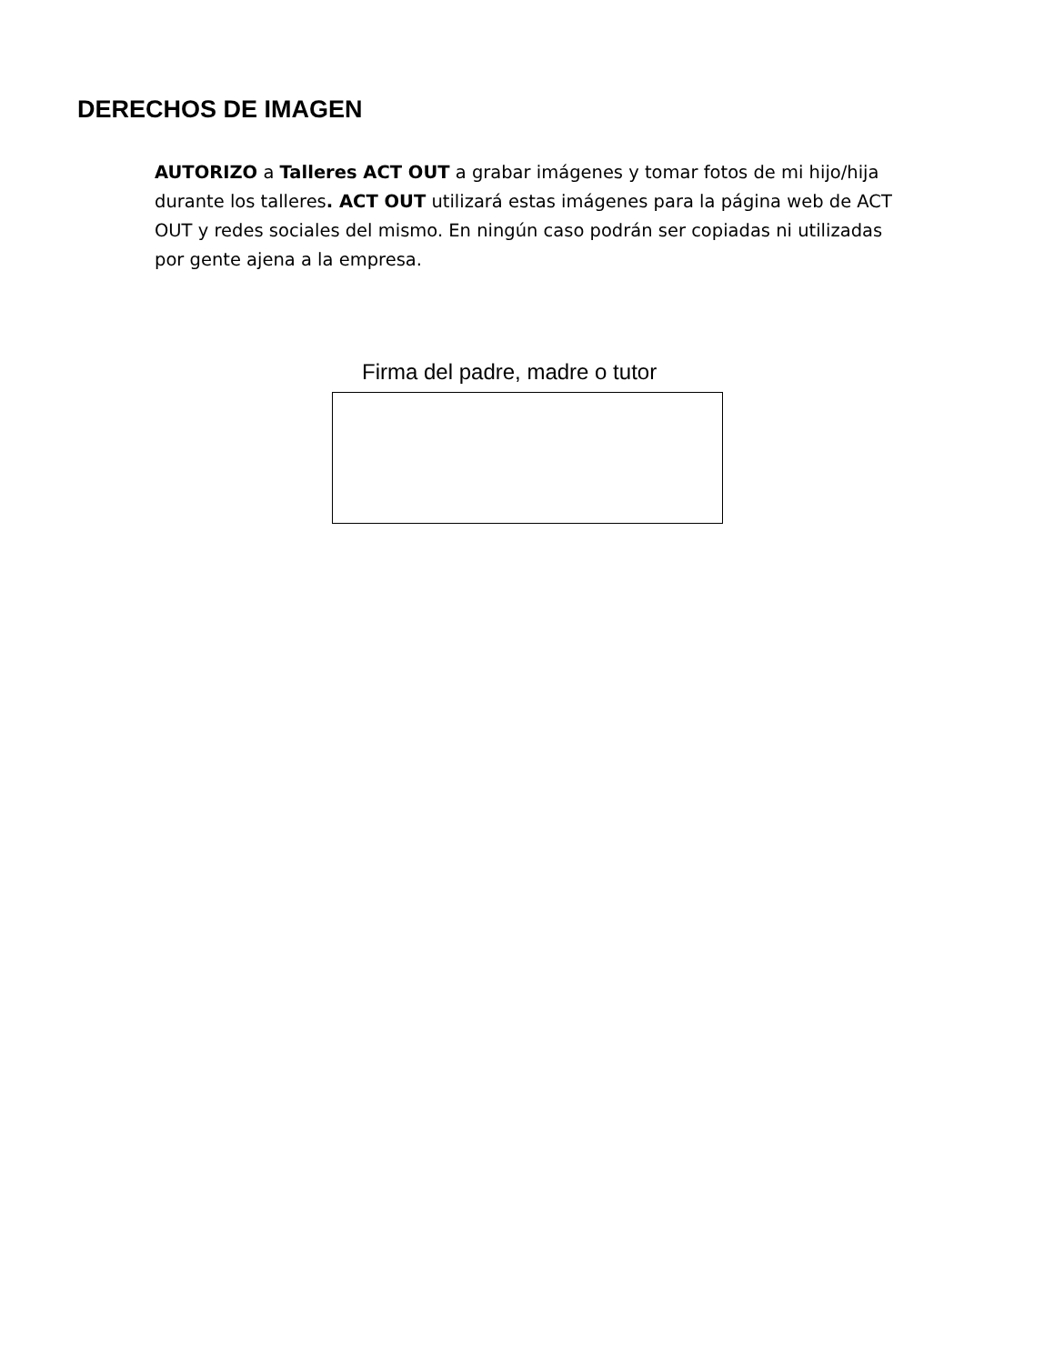DERECHOS DE IMAGEN
AUTORIZO a Talleres ACT OUT a grabar imágenes y tomar fotos de mi hijo/hija durante los talleres. ACT OUT utilizará estas imágenes para la página web de ACT OUT y redes sociales del mismo. En ningún caso podrán ser copiadas ni utilizadas por gente ajena a la empresa.
Firma del padre, madre o tutor